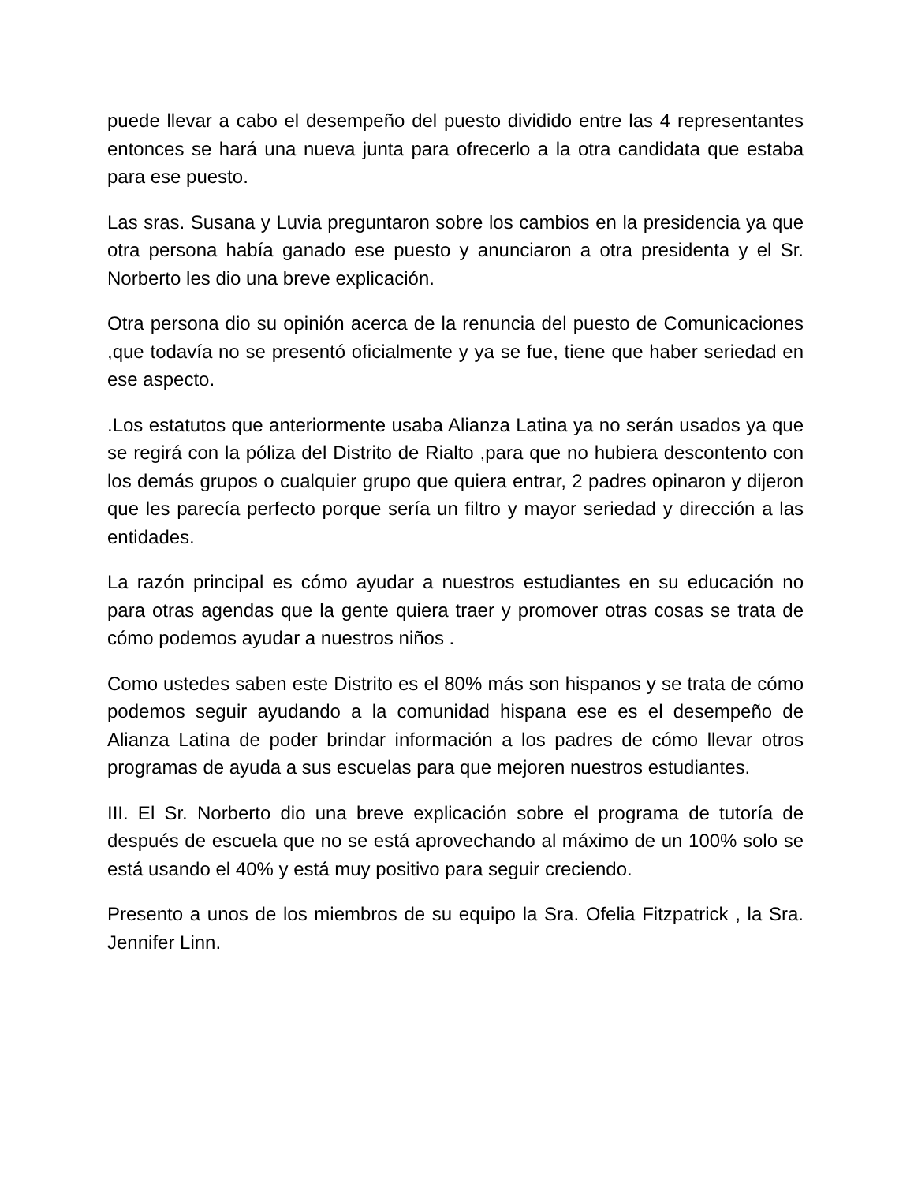puede llevar a cabo el desempeño del puesto dividido entre las 4 representantes entonces se hará una nueva junta para ofrecerlo a la otra candidata que estaba para ese puesto.
Las sras. Susana y Luvia preguntaron sobre los cambios en la presidencia ya que otra persona había ganado ese puesto y anunciaron a otra presidenta y el Sr. Norberto les dio una breve explicación.
Otra persona dio su opinión acerca de la renuncia del puesto de Comunicaciones ,que todavía no se presentó oficialmente y ya se fue, tiene que haber seriedad en ese aspecto.
.Los estatutos que anteriormente usaba Alianza Latina ya no serán usados ya que se regirá con la póliza del Distrito de Rialto ,para que no hubiera descontento con los demás grupos o cualquier grupo que quiera entrar, 2 padres opinaron y dijeron que les parecía perfecto porque sería un filtro y mayor seriedad y dirección a las entidades.
La razón principal es cómo ayudar a nuestros estudiantes en su educación no para otras agendas que la gente quiera traer y promover otras cosas se trata de cómo podemos ayudar a nuestros niños .
Como ustedes saben este Distrito es el 80% más son hispanos y se trata de cómo podemos seguir ayudando a la comunidad hispana ese es el desempeño de Alianza Latina de poder brindar información a los padres de cómo llevar otros programas de ayuda a sus escuelas para que mejoren nuestros estudiantes.
III. El Sr. Norberto dio una breve explicación sobre el programa de tutoría de después de escuela que no se está aprovechando al máximo de un 100% solo se está usando el 40% y está muy positivo para seguir creciendo.
Presento a unos de los miembros de su equipo la Sra. Ofelia Fitzpatrick , la Sra. Jennifer Linn.